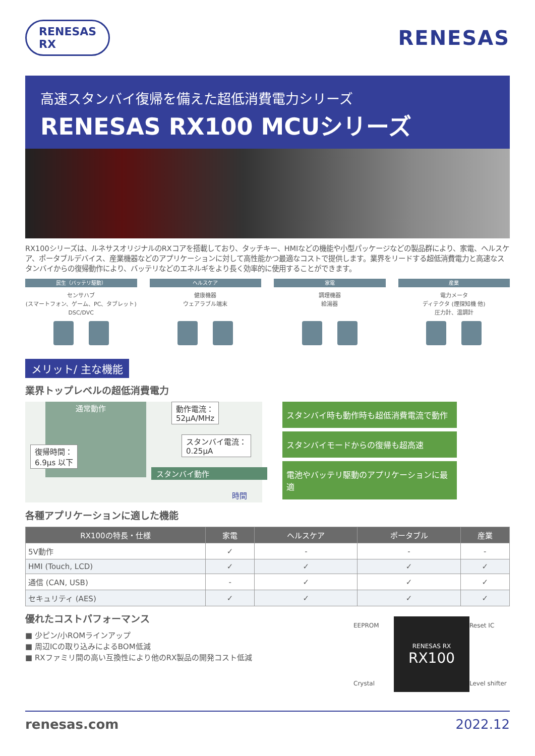RENESAS
RX
RENESAS
高速スタンバイ復帰を備えた超低消費電力シリーズ
RENESAS RX100 MCUシリーズ
RX100シリーズは、ルネサスオリジナルのRXコアを搭載しており、タッチキー、HMIなどの機能や小型パッケージなどの製品群により、家電、ヘルスケア、ポータブルデバイス、産業機器などのアプリケーションに対して高性能かつ最適なコストで提供します。業界をリードする超低消費電力と高速なスタンバイからの復帰動作により、バッテリなどのエネルギをより長く効率的に使用することができます。
民生（バッテリ駆動）
センサハブ
(スマートフォン、ゲーム、PC、タブレット)
DSC/DVC
ヘルスケア
健康機器
ウェアラブル端末
家電
調理機器
給湯器
産業
電力メータ
ディテクタ (煙探知機 他)
圧力計、温調計
メリット/ 主な機能
業界トップレベルの超低消費電力
通常動作
動作電流：
52μA/MHz
スタンバイ電流：
0.25μA
復帰時間：
6.9μs 以下
スタンバイ動作
時間
スタンバイ時も動作時も超低消費電流で動作
スタンバイモードからの復帰も超高速
電池やバッテリ駆動のアプリケーションに最適
各種アプリケーションに適した機能
| RX100の特長・仕様 | 家電 | ヘルスケア | ポータブル | 産業 |
| --- | --- | --- | --- | --- |
| 5V動作 | ✓ | - | - | - |
| HMI (Touch, LCD) | ✓ | ✓ | ✓ | ✓ |
| 通信 (CAN, USB) | - | ✓ | ✓ | ✓ |
| セキュリティ (AES) | ✓ | ✓ | ✓ | ✓ |
優れたコストパフォーマンス
■ 少ピン/小ROMラインアップ
■ 周辺ICの取り込みによるBOM低減
■ RXファミリ間の高い互換性により他のRX製品の開発コスト低減
EEPROM
RENESAS RX
RX100
Reset IC
Crystal
Level shifter
renesas.com 2022.12